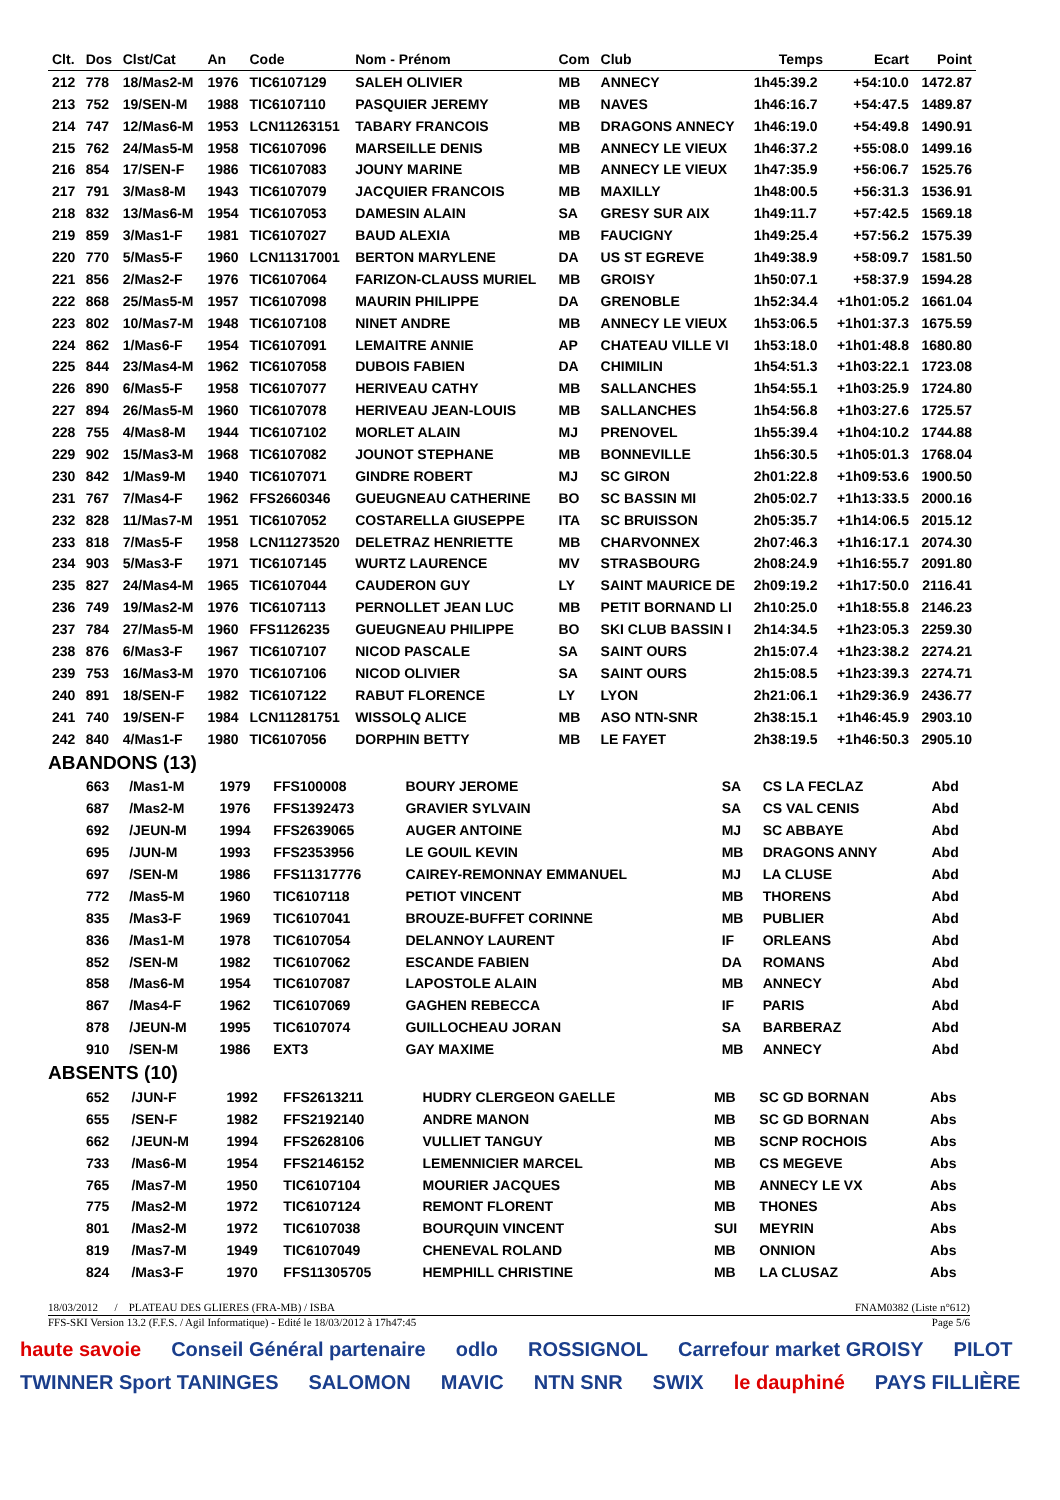| Clt. | Dos | Clst/Cat | An | Code | Nom - Prénom | Com | Club | Temps | Ecart | Point |
| --- | --- | --- | --- | --- | --- | --- | --- | --- | --- | --- |
| 212 | 778 | 18/Mas2-M | 1976 | TIC6107129 | SALEH OLIVIER | MB | ANNECY | 1h45:39.2 | +54:10.0 | 1472.87 |
| 213 | 752 | 19/SEN-M | 1988 | TIC6107110 | PASQUIER JEREMY | MB | NAVES | 1h46:16.7 | +54:47.5 | 1489.87 |
| 214 | 747 | 12/Mas6-M | 1953 | LCN11263151 | TABARY FRANCOIS | MB | DRAGONS ANNECY | 1h46:19.0 | +54:49.8 | 1490.91 |
| 215 | 762 | 24/Mas5-M | 1958 | TIC6107096 | MARSEILLE DENIS | MB | ANNECY LE VIEUX | 1h46:37.2 | +55:08.0 | 1499.16 |
| 216 | 854 | 17/SEN-F | 1986 | TIC6107083 | JOUNY MARINE | MB | ANNECY LE VIEUX | 1h47:35.9 | +56:06.7 | 1525.76 |
| 217 | 791 | 3/Mas8-M | 1943 | TIC6107079 | JACQUIER FRANCOIS | MB | MAXILLY | 1h48:00.5 | +56:31.3 | 1536.91 |
| 218 | 832 | 13/Mas6-M | 1954 | TIC6107053 | DAMESIN ALAIN | SA | GRESY SUR AIX | 1h49:11.7 | +57:42.5 | 1569.18 |
| 219 | 859 | 3/Mas1-F | 1981 | TIC6107027 | BAUD ALEXIA | MB | FAUCIGNY | 1h49:25.4 | +57:56.2 | 1575.39 |
| 220 | 770 | 5/Mas5-F | 1960 | LCN11317001 | BERTON MARYLENE | DA | US ST EGREVE | 1h49:38.9 | +58:09.7 | 1581.50 |
| 221 | 856 | 2/Mas2-F | 1976 | TIC6107064 | FARIZON-CLAUSS MURIEL | MB | GROISY | 1h50:07.1 | +58:37.9 | 1594.28 |
| 222 | 868 | 25/Mas5-M | 1957 | TIC6107098 | MAURIN PHILIPPE | DA | GRENOBLE | 1h52:34.4 | +1h01:05.2 | 1661.04 |
| 223 | 802 | 10/Mas7-M | 1948 | TIC6107108 | NINET ANDRE | MB | ANNECY LE VIEUX | 1h53:06.5 | +1h01:37.3 | 1675.59 |
| 224 | 862 | 1/Mas6-F | 1954 | TIC6107091 | LEMAITRE ANNIE | AP | CHATEAU VILLE VI | 1h53:18.0 | +1h01:48.8 | 1680.80 |
| 225 | 844 | 23/Mas4-M | 1962 | TIC6107058 | DUBOIS FABIEN | DA | CHIMILIN | 1h54:51.3 | +1h03:22.1 | 1723.08 |
| 226 | 890 | 6/Mas5-F | 1958 | TIC6107077 | HERIVEAU CATHY | MB | SALLANCHES | 1h54:55.1 | +1h03:25.9 | 1724.80 |
| 227 | 894 | 26/Mas5-M | 1960 | TIC6107078 | HERIVEAU JEAN-LOUIS | MB | SALLANCHES | 1h54:56.8 | +1h03:27.6 | 1725.57 |
| 228 | 755 | 4/Mas8-M | 1944 | TIC6107102 | MORLET ALAIN | MJ | PRENOVEL | 1h55:39.4 | +1h04:10.2 | 1744.88 |
| 229 | 902 | 15/Mas3-M | 1968 | TIC6107082 | JOUNOT STEPHANE | MB | BONNEVILLE | 1h56:30.5 | +1h05:01.3 | 1768.04 |
| 230 | 842 | 1/Mas9-M | 1940 | TIC6107071 | GINDRE ROBERT | MJ | SC GIRON | 2h01:22.8 | +1h09:53.6 | 1900.50 |
| 231 | 767 | 7/Mas4-F | 1962 | FFS2660346 | GUEUGNEAU CATHERINE | BO | SC BASSIN MI | 2h05:02.7 | +1h13:33.5 | 2000.16 |
| 232 | 828 | 11/Mas7-M | 1951 | TIC6107052 | COSTARELLA GIUSEPPE | ITA | SC BRUISSON | 2h05:35.7 | +1h14:06.5 | 2015.12 |
| 233 | 818 | 7/Mas5-F | 1958 | LCN11273520 | DELETRAZ HENRIETTE | MB | CHARVONNEX | 2h07:46.3 | +1h16:17.1 | 2074.30 |
| 234 | 903 | 5/Mas3-F | 1971 | TIC6107145 | WURTZ LAURENCE | MV | STRASBOURG | 2h08:24.9 | +1h16:55.7 | 2091.80 |
| 235 | 827 | 24/Mas4-M | 1965 | TIC6107044 | CAUDERON GUY | LY | SAINT MAURICE DE | 2h09:19.2 | +1h17:50.0 | 2116.41 |
| 236 | 749 | 19/Mas2-M | 1976 | TIC6107113 | PERNOLLET JEAN LUC | MB | PETIT BORNAND LI | 2h10:25.0 | +1h18:55.8 | 2146.23 |
| 237 | 784 | 27/Mas5-M | 1960 | FFS1126235 | GUEUGNEAU PHILIPPE | BO | SKI CLUB BASSIN I | 2h14:34.5 | +1h23:05.3 | 2259.30 |
| 238 | 876 | 6/Mas3-F | 1967 | TIC6107107 | NICOD PASCALE | SA | SAINT OURS | 2h15:07.4 | +1h23:38.2 | 2274.21 |
| 239 | 753 | 16/Mas3-M | 1970 | TIC6107106 | NICOD OLIVIER | SA | SAINT OURS | 2h15:08.5 | +1h23:39.3 | 2274.71 |
| 240 | 891 | 18/SEN-F | 1982 | TIC6107122 | RABUT FLORENCE | LY | LYON | 2h21:06.1 | +1h29:36.9 | 2436.77 |
| 241 | 740 | 19/SEN-F | 1984 | LCN11281751 | WISSOLQ ALICE | MB | ASO NTN-SNR | 2h38:15.1 | +1h46:45.9 | 2903.10 |
| 242 | 840 | 4/Mas1-F | 1980 | TIC6107056 | DORPHIN BETTY | MB | LE FAYET | 2h38:19.5 | +1h46:50.3 | 2905.10 |
ABANDONS (13)
| | 663 | /Mas1-M | 1979 | FFS100008 | BOURY JEROME | SA | CS LA FECLAZ | Abd |
| | 687 | /Mas2-M | 1976 | FFS1392473 | GRAVIER SYLVAIN | SA | CS VAL CENIS | Abd |
| | 692 | /JEUN-M | 1994 | FFS2639065 | AUGER ANTOINE | MJ | SC ABBAYE | Abd |
| | 695 | /JUN-M | 1993 | FFS2353956 | LE GOUIL KEVIN | MB | DRAGONS ANNY | Abd |
| | 697 | /SEN-M | 1986 | FFS11317776 | CAIREY-REMONNAY EMMANUEL | MJ | LA CLUSE | Abd |
| | 772 | /Mas5-M | 1960 | TIC6107118 | PETIOT VINCENT | MB | THORENS | Abd |
| | 835 | /Mas3-F | 1969 | TIC6107041 | BROUZE-BUFFET CORINNE | MB | PUBLIER | Abd |
| | 836 | /Mas1-M | 1978 | TIC6107054 | DELANNOY LAURENT | IF | ORLEANS | Abd |
| | 852 | /SEN-M | 1982 | TIC6107062 | ESCANDE FABIEN | DA | ROMANS | Abd |
| | 858 | /Mas6-M | 1954 | TIC6107087 | LAPOSTOLE ALAIN | MB | ANNECY | Abd |
| | 867 | /Mas4-F | 1962 | TIC6107069 | GAGHEN REBECCA | IF | PARIS | Abd |
| | 878 | /JEUN-M | 1995 | TIC6107074 | GUILLOCHEAU JORAN | SA | BARBERAZ | Abd |
| | 910 | /SEN-M | 1986 | EXT3 | GAY MAXIME | MB | ANNECY | Abd |
ABSENTS (10)
| | 652 | /JUN-F | 1992 | FFS2613211 | HUDRY CLERGEON GAELLE | MB | SC GD BORNAN | Abs |
| | 655 | /SEN-F | 1982 | FFS2192140 | ANDRE MANON | MB | SC GD BORNAN | Abs |
| | 662 | /JEUN-M | 1994 | FFS2628106 | VULLIET TANGUY | MB | SCNP ROCHOIS | Abs |
| | 733 | /Mas6-M | 1954 | FFS2146152 | LEMENNICIER MARCEL | MB | CS MEGEVE | Abs |
| | 765 | /Mas7-M | 1950 | TIC6107104 | MOURIER JACQUES | MB | ANNECY LE VX | Abs |
| | 775 | /Mas2-M | 1972 | TIC6107124 | REMONT FLORENT | MB | THONES | Abs |
| | 801 | /Mas2-M | 1972 | TIC6107038 | BOURQUIN VINCENT | SUI | MEYRIN | Abs |
| | 819 | /Mas7-M | 1949 | TIC6107049 | CHENEVAL ROLAND | MB | ONNION | Abs |
| | 824 | /Mas3-F | 1970 | FFS11305705 | HEMPHILL CHRISTINE | MB | LA CLUSAZ | Abs |
18/03/2012 / PLATEAU DES GLIERES (FRA-MB) / ISBA FNAM0382 (Liste n°612)
FFS-SKI Version 13.2 (F.F.S. / Agil Informatique) - Edité le 18/03/2012 à 17h47:45 Page 5/6
haute savoie Conseil Général partenaire odlo ROSSIGNOL Carrefour market GROISY PILOT TWINNER Sport TANINGES SALOMON MAVIC NTN SNR SWIX le dauphiné PAYS FILLIÈRE